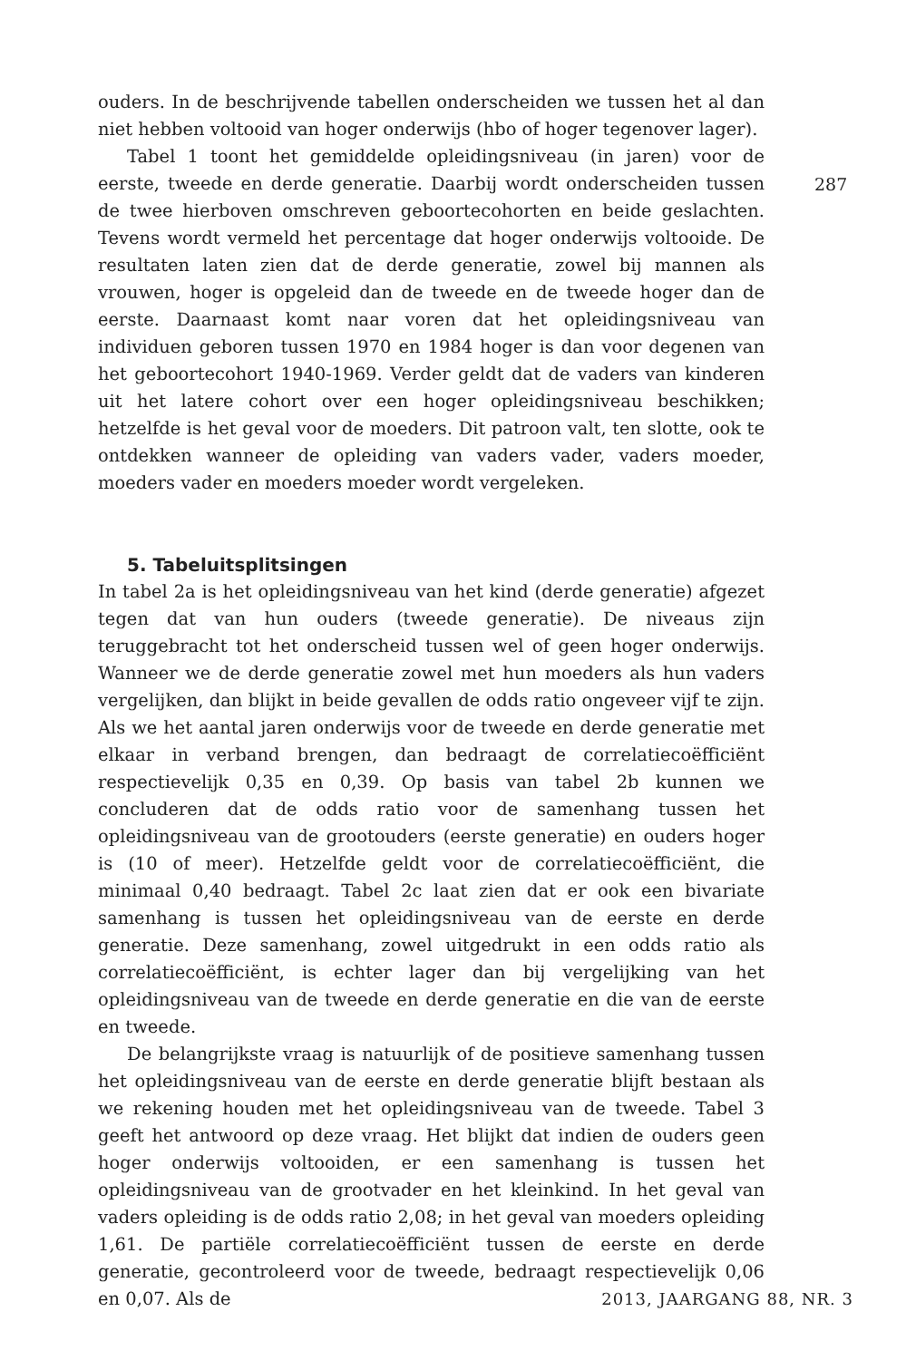287
ouders. In de beschrijvende tabellen onderscheiden we tussen het al dan niet hebben voltooid van hoger onderwijs (hbo of hoger tegenover lager).
Tabel 1 toont het gemiddelde opleidingsniveau (in jaren) voor de eerste, tweede en derde generatie. Daarbij wordt onderscheiden tussen de twee hierboven omschreven geboortecohorten en beide geslachten. Tevens wordt vermeld het percentage dat hoger onderwijs voltooide. De resultaten laten zien dat de derde generatie, zowel bij mannen als vrouwen, hoger is opgeleid dan de tweede en de tweede hoger dan de eerste. Daarnaast komt naar voren dat het opleidingsniveau van individuen geboren tussen 1970 en 1984 hoger is dan voor degenen van het geboortecohort 1940-1969. Verder geldt dat de vaders van kinderen uit het latere cohort over een hoger opleidingsniveau beschikken; hetzelfde is het geval voor de moeders. Dit patroon valt, ten slotte, ook te ontdekken wanneer de opleiding van vaders vader, vaders moeder, moeders vader en moeders moeder wordt vergeleken.
5. Tabeluitsplitsingen
In tabel 2a is het opleidingsniveau van het kind (derde generatie) afgezet tegen dat van hun ouders (tweede generatie). De niveaus zijn teruggebracht tot het onderscheid tussen wel of geen hoger onderwijs. Wanneer we de derde generatie zowel met hun moeders als hun vaders vergelijken, dan blijkt in beide gevallen de odds ratio ongeveer vijf te zijn. Als we het aantal jaren onderwijs voor de tweede en derde generatie met elkaar in verband brengen, dan bedraagt de correlatiecoëfficiënt respectievelijk 0,35 en 0,39. Op basis van tabel 2b kunnen we concluderen dat de odds ratio voor de samenhang tussen het opleidingsniveau van de grootouders (eerste generatie) en ouders hoger is (10 of meer). Hetzelfde geldt voor de correlatiecoëfficiënt, die minimaal 0,40 bedraagt. Tabel 2c laat zien dat er ook een bivariate samenhang is tussen het opleidingsniveau van de eerste en derde generatie. Deze samenhang, zowel uitgedrukt in een odds ratio als correlatiecoëfficiënt, is echter lager dan bij vergelijking van het opleidingsniveau van de tweede en derde generatie en die van de eerste en tweede.
De belangrijkste vraag is natuurlijk of de positieve samenhang tussen het opleidingsniveau van de eerste en derde generatie blijft bestaan als we rekening houden met het opleidingsniveau van de tweede. Tabel 3 geeft het antwoord op deze vraag. Het blijkt dat indien de ouders geen hoger onderwijs voltooiden, er een samenhang is tussen het opleidingsniveau van de grootvader en het kleinkind. In het geval van vaders opleiding is de odds ratio 2,08; in het geval van moeders opleiding 1,61. De partiële correlatiecoëfficiënt tussen de eerste en derde generatie, gecontroleerd voor de tweede, bedraagt respectievelijk 0,06 en 0,07. Als de
2013, JAARGANG 88, NR. 3